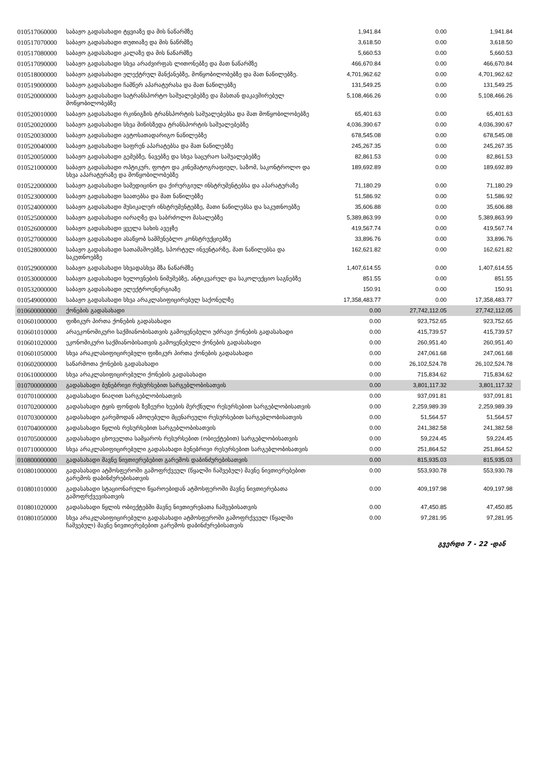| 010517060000 | საბაჟო გადასახადი ტყვიაზე და მის ნაწარმზე | 1,941.84 | 0.00 | 1,941.84 |
| 010517070000 | საბაჟო გადასახადი თუთიაზე და მის ნაწრმზე | 3,618.50 | 0.00 | 3,618.50 |
| 010517080000 | საბაჟო გადასახადი კალაზე და მის ნაწარმზე | 5,660.53 | 0.00 | 5,660.53 |
| 010517090000 | საბაჟო გადასახადი სხვა არაძვირფას ლითონებზე და მათ ნაწარმზე | 466,670.84 | 0.00 | 466,670.84 |
| 010518000000 | საბაჟო გადასახადი ელექტრულ მანქანებზე, მოწყობილობებზე და მათ ნაწილებზე. | 4,701,962.62 | 0.00 | 4,701,962.62 |
| 010519000000 | საბაჟო გადასახადი ჩამწერ აპარატურასა და მათ ნაწილებზე | 131,549.25 | 0.00 | 131,549.25 |
| 010520000000 | საბაჟო გადასახადი სატრანსპორტო საშუალებებზე და მასთან დაკავშირებულ მოწყობილობებზე | 5,108,466.26 | 0.00 | 5,108,466.26 |
| 010520010000 | საბაჟო გადასახადი რკინიგზის ტრანსპორტის საშუალებებსა და მათ მოწყობილობებზე | 65,401.63 | 0.00 | 65,401.63 |
| 010520020000 | საბაჟო გადასახადი სხვა მიწისზედა ტრანსპორტის საშუალებებზე | 4,036,390.67 | 0.00 | 4,036,390.67 |
| 010520030000 | საბაჟო გადასახადი ავტოსათადარიგო ნაწილებზე | 678,545.08 | 0.00 | 678,545.08 |
| 010520040000 | საბაჟო გადასახადი საფრენ აპარატებსა და მათ ნაწილებზე | 245,267.35 | 0.00 | 245,267.35 |
| 010520050000 | საბაჟო გადასახადი გემებზე, ნავებზე და სხვა საცურაო საშუალებებზე | 82,861.53 | 0.00 | 82,861.53 |
| 010521000000 | საბაჟო გადასახადი ოპტიკურ, ფოტო და კინემატოგრაფიულ, საზომ, საკონტროლო და სხვა აპარატურაზე და მოწყობილობებზე | 189,692.89 | 0.00 | 189,692.89 |
| 010522000000 | საბაჟო გადასახადი სამედიცინო და ქირურგიულ ინსტრუმენტებსა და აპარატურაზე | 71,180.29 | 0.00 | 71,180.29 |
| 010523000000 | საბაჟო გადასახადი საათებსა და მათ ნაწილებზე | 51,586.92 | 0.00 | 51,586.92 |
| 010524000000 | საბაჟო გადასახადი მუსიკალურ ინსტრუმენტებზე, მათი ნაწილებსა და საკუთნოებზე | 35,606.88 | 0.00 | 35,606.88 |
| 010525000000 | საბაჟო გადასახადი იარაღზე და საბრძოლო მასალებზე | 5,389,863.99 | 0.00 | 5,389,863.99 |
| 010526000000 | საბაჟო გადასახადი ყველა სახის ავეჯზე | 419,567.74 | 0.00 | 419,567.74 |
| 010527000000 | საბაჟო გადასახადი ასაწყობ სამშენებლო კონსტრუქციებზე | 33,896.76 | 0.00 | 33,896.76 |
| 010528000000 | საბაჟო გადასახადი სათამაშოებზე, სპორტულ ინვენტარზე, მათ ნაწილებსა და საკუთნოებზე | 162,621.82 | 0.00 | 162,621.82 |
| 010529000000 | საბაჟო გადასახადი სხვადასხვა მზა ნაწარმზე | 1,407,614.55 | 0.00 | 1,407,614.55 |
| 010530000000 | საბაჟო გადასახადი ხელოვნების ნიმუშებზე, ანტიკვარულ და საკოლექციო საგნებზე | 851.55 | 0.00 | 851.55 |
| 010532000000 | საბაჟო გადასახადი ელექტროენერგიაზე | 150.91 | 0.00 | 150.91 |
| 010549000000 | საბაჟო გადასახადი სხვა არაკლასიფიცირებულ საქონელზე | 17,358,483.77 | 0.00 | 17,358,483.77 |
| 010600000000 | ქონების გადასახადი | 0.00 | 27,742,112.05 | 27,742,112.05 |
| 010601000000 | ფიზიკურ პირთა ქონების გადასახადი | 0.00 | 923,752.65 | 923,752.65 |
| 010601010000 | არაეკონომიკური საქმიანობისათვის გამოყენებული უძრავი ქონების გადასახადი | 0.00 | 415,739.57 | 415,739.57 |
| 010601020000 | ეკონომიკური საქმიანობისათვის გამოყენებული ქონების გადასახადი | 0.00 | 260,951.40 | 260,951.40 |
| 010601050000 | სხვა არაკლასიფიცირებული ფიზიკურ პირთა ქონების გადასახადი | 0.00 | 247,061.68 | 247,061.68 |
| 010602000000 | საწარმოთა ქონების გადასახადი | 0.00 | 26,102,524.78 | 26,102,524.78 |
| 010610000000 | სხვა არაკლასიფიცირებული ქონების გადასახადი | 0.00 | 715,834.62 | 715,834.62 |
| 010700000000 | გადასახადი ბუნებრივი რესურსებით სარგებლობისათვის | 0.00 | 3,801,117.32 | 3,801,117.32 |
| 010701000000 | გადასახადი წიაღით სარგებლობისათვის | 0.00 | 937,091.81 | 937,091.81 |
| 010702000000 | გადასახადი ტყის ფონდის ზეზეური ხეების მერქნული რესურსებით სარგებლობისათვის | 0.00 | 2,259,989.39 | 2,259,989.39 |
| 010703000000 | გადასახადი გარემოდან ამოღებული მცენარეული რესურსებით სარგებლობისათვის | 0.00 | 51,564.57 | 51,564.57 |
| 010704000000 | გადასახადი წყლის რესურსებით სარგებლობისათვის | 0.00 | 241,382.58 | 241,382.58 |
| 010705000000 | გადასახადი ცხოველთა სამყაროს რესურსებით (ობიექტებით) სარგებლობისათვის | 0.00 | 59,224.45 | 59,224.45 |
| 010710000000 | სხვა არაკლასიფიცირებული გადასახადი ბუნებრივი რესურსებით სარგებლობისათვის | 0.00 | 251,864.52 | 251,864.52 |
| 010800000000 | გადასახადი მავნე ნივთიერებებით გარემოს დაბინძურებისათვის | 0.00 | 815,935.03 | 815,935.03 |
| 010801000000 | გადასახადი ატმოსფეროში გამოფრქვეულ (წყალში ჩაშვებულ) მავნე ნივთიერებებით გარემოს დაბინძურებისათვის | 0.00 | 553,930.78 | 553,930.78 |
| 010801010000 | გადასახადი სტაციონარული წყაროებიდან ატმოსფეროში მავნე ნივთიერებათა გამოფრქვევისათვის | 0.00 | 409,197.98 | 409,197.98 |
| 010801020000 | გადასახადი წყლის ობიექტებში მავნე ნივთიერებათა ჩაშვებისათვის | 0.00 | 47,450.85 | 47,450.85 |
| 010801050000 | სხვა არაკლასიფიცირებული გადასახადი ატმოსფეროში გამოფრქვეულ (წყალში ჩაშვებულ) მავნე ნივთიერებებით გარემოს დაბინძურებისათვის | 0.00 | 97,281.95 | 97,281.95 |
გვერდი 7 - 22 -დან